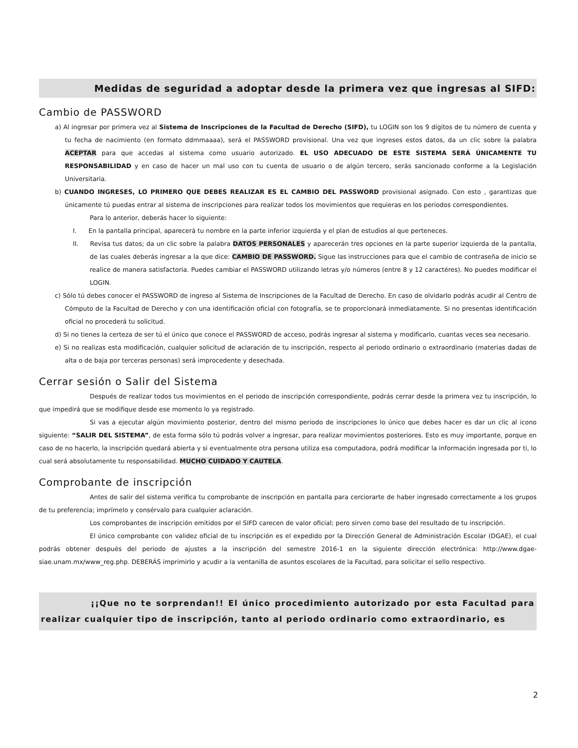Medidas de seguridad a adoptar desde la primera vez que ingresas al SIFD:
Cambio de PASSWORD
a) Al ingresar por primera vez al Sistema de Inscripciones de la Facultad de Derecho (SIFD), tu LOGIN son los 9 dígitos de tu número de cuenta y tu fecha de nacimiento (en formato ddmmaaaa), será el PASSWORD provisional. Una vez que ingreses estos datos, da un clic sobre la palabra ACEPTAR para que accedas al sistema como usuario autorizado. EL USO ADECUADO DE ESTE SISTEMA SERÁ ÚNICAMENTE TU RESPONSABILIDAD y en caso de hacer un mal uso con tu cuenta de usuario o de algún tercero, serás sancionado conforme a la Legislación Universitaria.
b) CUANDO INGRESES, LO PRIMERO QUE DEBES REALIZAR ES EL CAMBIO DEL PASSWORD provisional asignado. Con esto , garantizas que únicamente tú puedas entrar al sistema de inscripciones para realizar todos los movimientos que requieras en los periodos correspondientes.
Para lo anterior, deberás hacer lo siguiente:
I. En la pantalla principal, aparecerá tu nombre en la parte inferior izquierda y el plan de estudios al que perteneces.
II. Revisa tus datos; da un clic sobre la palabra DATOS PERSONALES y aparecerán tres opciones en la parte superior izquierda de la pantalla, de las cuales deberás ingresar a la que dice: CAMBIO DE PASSWORD. Sigue las instrucciones para que el cambio de contraseña de inicio se realice de manera satisfactoria. Puedes cambiar el PASSWORD utilizando letras y/o números (entre 8 y 12 caractéres). No puedes modificar el LOGIN.
c) Sólo tú debes conocer el PASSWORD de ingreso al Sistema de Inscripciones de la Facultad de Derecho. En caso de olvidarlo podrás acudir al Centro de Cómputo de la Facultad de Derecho y con una identificación oficial con fotografía, se te proporcionará inmediatamente. Si no presentas identificación oficial no procederá tu solicitud.
d) Si no tienes la certeza de ser tú el único que conoce el PASSWORD de acceso, podrás ingresar al sistema y modificarlo, cuantas veces sea necesario.
e) Si no realizas esta modificación, cualquier solicitud de aclaración de tu inscripción, respecto al periodo ordinario o extraordinario (materias dadas de alta o de baja por terceras personas) será improcedente y desechada.
Cerrar sesión o Salir del Sistema
Después de realizar todos tus movimientos en el periodo de inscripción correspondiente, podrás cerrar desde la primera vez tu inscripción, lo que impedirá que se modifique desde ese momento lo ya registrado.
Si vas a ejecutar algún movimiento posterior, dentro del mismo periodo de inscripciones lo único que debes hacer es dar un clic al icono siguiente: “SALIR DEL SISTEMA”, de esta forma sólo tú podrás volver a ingresar, para realizar movimientos posteriores. Esto es muy importante, porque en caso de no hacerlo, la inscripción quedará abierta y si eventualmente otra persona utiliza esa computadora, podrá modificar la información ingresada por ti, lo cual será absolutamente tu responsabilidad. MUCHO CUIDADO Y CAUTELA.
Comprobante de inscripción
Antes de salir del sistema verifica tu comprobante de inscripción en pantalla para cerciorarte de haber ingresado correctamente a los grupos de tu preferencia; imprímelo y consérvalo para cualquier aclaración.
Los comprobantes de inscripción emitidos por el SIFD carecen de valor oficial; pero sirven como base del resultado de tu inscripción.
El único comprobante con validez oficial de tu inscripción es el expedido por la Dirección General de Administración Escolar (DGAE), el cual podrás obtener después del periodo de ajustes a la inscripción del semestre 2016-1 en la siguiente dirección electrónica: http://www.dgae-siae.unam.mx/www_reg.php. DEBERÁS imprimirlo y acudir a la ventanilla de asuntos escolares de la Facultad, para solicitar el sello respectivo.
¡¡Que no te sorprendan!! El único procedimiento autorizado por esta Facultad para realizar cualquier tipo de inscripción, tanto al periodo ordinario como extraordinario, es
2